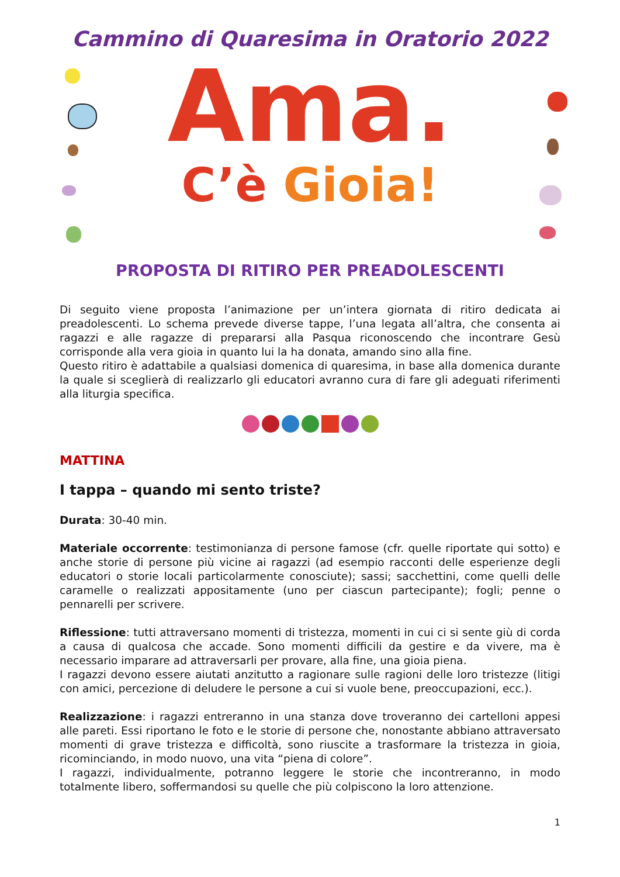Cammino di Quaresima in Oratorio 2022
Ama.
C’è Gioia!
PROPOSTA DI RITIRO PER PREADOLESCENTI
Di seguito viene proposta l’animazione per un’intera giornata di ritiro dedicata ai preadolescenti. Lo schema prevede diverse tappe, l’una legata all’altra, che consenta ai ragazzi e alle ragazze di prepararsi alla Pasqua riconoscendo che incontrare Gesù corrisponde alla vera gioia in quanto lui la ha donata, amando sino alla fine.
Questo ritiro è adattabile a qualsiasi domenica di quaresima, in base alla domenica durante la quale si sceglierà di realizzarlo gli educatori avranno cura di fare gli adeguati riferimenti alla liturgia specifica.
MATTINA
I tappa – quando mi sento triste?
Durata: 30-40 min.
Materiale occorrente: testimonianza di persone famose (cfr. quelle riportate qui sotto) e anche storie di persone più vicine ai ragazzi (ad esempio racconti delle esperienze degli educatori o storie locali particolarmente conosciute); sassi; sacchettini, come quelli delle caramelle o realizzati appositamente (uno per ciascun partecipante); fogli; penne o pennarelli per scrivere.
Riflessione: tutti attraversano momenti di tristezza, momenti in cui ci si sente giù di corda a causa di qualcosa che accade. Sono momenti difficili da gestire e da vivere, ma è necessario imparare ad attraversarli per provare, alla fine, una gioia piena.
I ragazzi devono essere aiutati anzitutto a ragionare sulle ragioni delle loro tristezze (litigi con amici, percezione di deludere le persone a cui si vuole bene, preoccupazioni, ecc.).
Realizzazione: i ragazzi entreranno in una stanza dove troveranno dei cartelloni appesi alle pareti. Essi riportano le foto e le storie di persone che, nonostante abbiano attraversato momenti di grave tristezza e difficoltà, sono riuscite a trasformare la tristezza in gioia, ricominciando, in modo nuovo, una vita “piena di colore”.
I ragazzi, individualmente, potranno leggere le storie che incontreranno, in modo totalmente libero, soffermandosi su quelle che più colpiscono la loro attenzione.
1